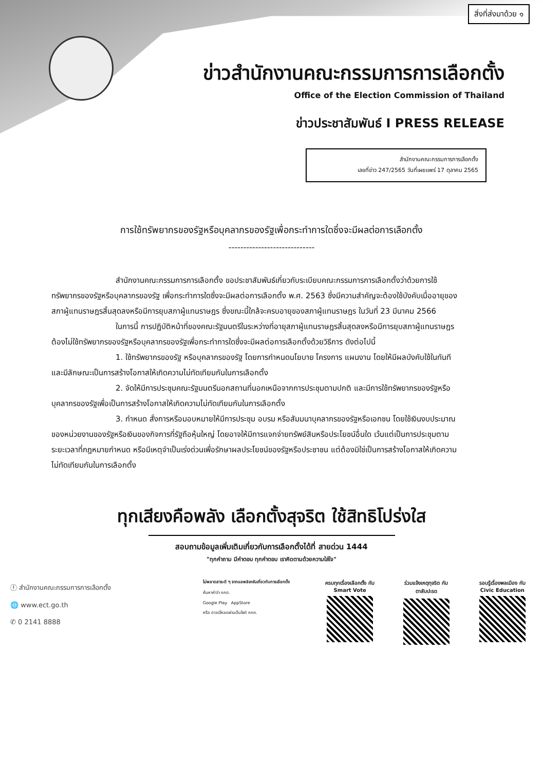สิ่งที่ส่งมาด้วย ๑
ข่าวสำนักงานคณะกรรมการการเลือกตั้ง
Office of the Election Commission of Thailand
ข่าวประชาสัมพันธ์ I PRESS RELEASE
สำนักงานคณะกรรมการการเลือกตั้ง
เลขที่ข่าว 247/2565 วันที่เผยแพร่ 17 ตุลาคม 2565
การใช้ทรัพยากรของรัฐหรือบุคลากรของรัฐเพื่อกระทำการใดซึ่งจะมีผลต่อการเลือกตั้ง
-----------------------------
สำนักงานคณะกรรมการการเลือกตั้ง ขอประชาสัมพันธ์เกี่ยวกับระเบียบคณะกรรมการการเลือกตั้งว่าด้วยการใช้ทรัพยากรของรัฐหรือบุคลากรของรัฐ เพื่อกระทำการใดซึ่งจะมีผลต่อการเลือกตั้ง พ.ศ. 2563 ซึ่งมีความสำคัญจะต้องใช้บังคับเมื่ออายุของสภาผู้แทนราษฎรสิ้นสุดลงหรือมีการยุบสภาผู้แทนราษฎร ซึ่งขณะนี้ใกล้จะครบอายุของสภาผู้แทนราษฎร ในวันที่ 23 มีนาคม 2566
ในการนี้ การปฏิบัติหน้าที่ของคณะรัฐมนตรีในระหว่างที่อายุสภาผู้แทนราษฎรสิ้นสุดลงหรือมีการยุบสภาผู้แทนราษฎร ต้องไม่ใช้ทรัพยากรของรัฐหรือบุคลากรของรัฐเพื่อกระทำการใดซึ่งจะมีผลต่อการเลือกตั้งด้วยวิธีการ ดังต่อไปนี้
1. ใช้ทรัพยากรของรัฐ หรือบุคลากรของรัฐ โดยการกำหนดนโยบาย โครงการ แผนงาน โดยให้มีผลบังคับใช้ในทันที และมีลักษณะเป็นการสร้างโอกาสให้เกิดความไม่ทัดเทียมกันในการเลือกตั้ง
2. จัดให้มีการประชุมคณะรัฐมนตรีนอกสถานที่นอกเหนือจากการประชุมตามปกติ และมีการใช้ทรัพยากรของรัฐหรือบุคลากรของรัฐเพื่อเป็นการสร้างโอกาสให้เกิดความไม่ทัดเทียมกันในการเลือกตั้ง
3. กำหนด สั่งการหรือมอบหมายให้มีการประชุม อบรม หรือสัมมนาบุคลากรของรัฐหรือเอกชน โดยใช้เงินงบประมาณของหน่วยงานของรัฐหรือเงินของกิจการที่รัฐถือหุ้นใหญ่ โดยอาจให้มีการแจกจ่ายทรัพย์สินหรือประโยชน์อื่นใด เว้นแต่เป็นการประชุมตามระยะเวลาที่กฎหมายกำหนด หรือมีเหตุจำเป็นเร่งด่วนเพื่อรักษาผลประโยชน์ของรัฐหรือประชาชน แต่ต้องมิใช่เป็นการสร้างโอกาสให้เกิดความไม่ทัดเทียมกันในการเลือกตั้ง
ทุกเสียงคือพลัง เลือกตั้งสุจริต ใช้สิทธิโปร่งใส
สอบถามข้อมูลเพิ่มเติมเกี่ยวกับการเลือกตั้งได้ที่ สายด่วน 1444
"ทุกคำถาม มีคำตอบ ทุกคำตอบ เราคิดตามด้วยความใส่ใจ"
ⓕ สำนักงานคณะกรรมการการเลือกตั้ง
🌐 www.ect.go.th
✆ 0 2141 8888
ไม่พลาดสาระดี ๆ จากแอพลิเคชันเกี่ยวกับการเลือกตั้ง
ค้นหาคำว่า กกต.
Google Play AppStore
หรือ ดาวน์โหลดผ่านเว็บไซต์ กกต.
ครบทุกเรื่องเลือกตั้ง กับ
Smart Vote
ร่วมแจ้งเหตุทุจริต กับ
ตาสับปะรด
รอบรู้เรื่องพลเมือง กับ
Civic Education